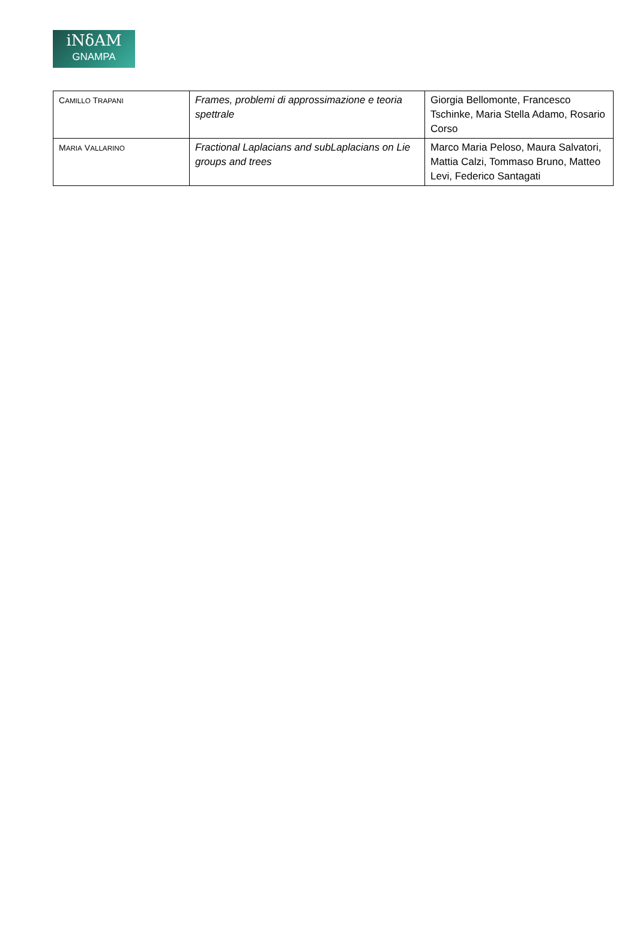iNδAM
GNAMPA
| C AMILLO T RAPANI | Frames, problemi di approssimazione e teoria spettrale | Giorgia Bellomonte, Francesco Tschinke, Maria Stella Adamo, Rosario Corso |
| M ARIA V ALLARINO | Fractional Laplacians and subLaplacians on Lie groups and trees | Marco Maria Peloso, Maura Salvatori, Mattia Calzi, Tommaso Bruno, Matteo Levi, Federico Santagati |